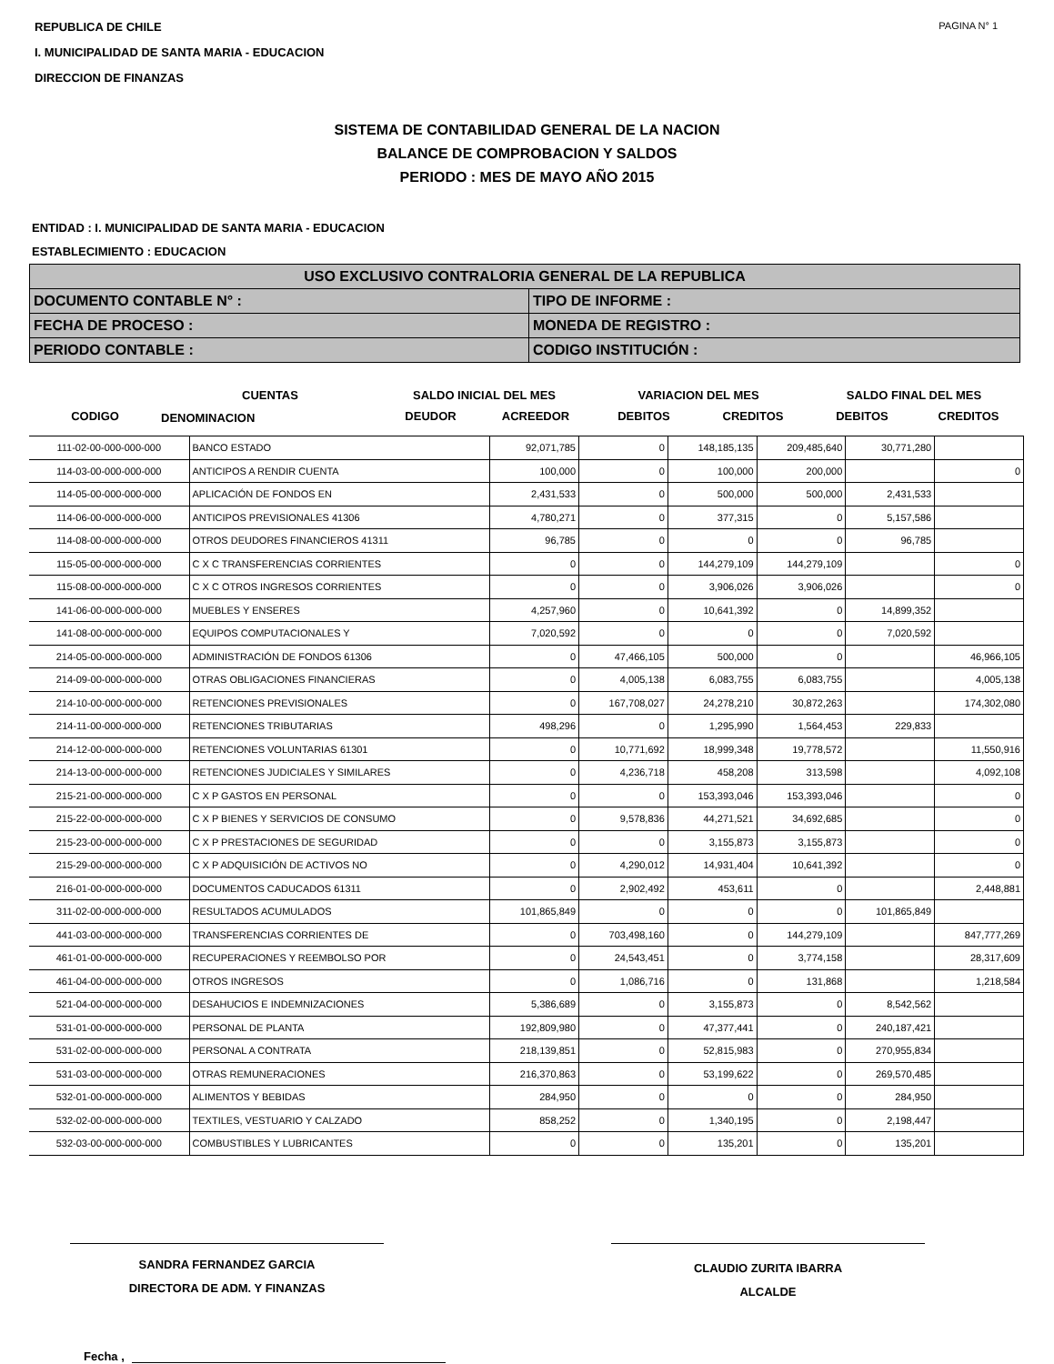REPUBLICA DE CHILE
I. MUNICIPALIDAD DE SANTA MARIA - EDUCACION
DIRECCION DE FINANZAS
PAGINA N° 1
SISTEMA DE CONTABILIDAD GENERAL DE LA NACION
BALANCE DE COMPROBACION Y SALDOS
PERIODO : MES DE MAYO AÑO 2015
ENTIDAD : I. MUNICIPALIDAD DE SANTA MARIA - EDUCACION
ESTABLECIMIENTO : EDUCACION
| USO EXCLUSIVO CONTRALORIA GENERAL DE LA REPUBLICA | |
| DOCUMENTO CONTABLE N° : | TIPO DE INFORME : |
| FECHA DE PROCESO : | MONEDA DE REGISTRO : |
| PERIODO CONTABLE : | CODIGO INSTITUCIÓN : |
CUENTAS
SALDO INICIAL DEL MES
VARIACION DEL MES
SALDO FINAL DEL MES
CODIGO
DENOMINACION
DEUDOR
ACREEDOR
DEBITOS
CREDITOS
DEBITOS
CREDITOS
| 111-02-00-000-000-000 | BANCO ESTADO | 92,071,785 | 0 | 148,185,135 | 209,485,640 | 30,771,280 | |
| 114-03-00-000-000-000 | ANTICIPOS A RENDIR CUENTA | 100,000 | 0 | 100,000 | 200,000 | | 0 |
| 114-05-00-000-000-000 | APLICACIÓN DE FONDOS EN | 2,431,533 | 0 | 500,000 | 500,000 | 2,431,533 | |
| 114-06-00-000-000-000 | ANTICIPOS PREVISIONALES 41306 | 4,780,271 | 0 | 377,315 | 0 | 5,157,586 | |
| 114-08-00-000-000-000 | OTROS DEUDORES FINANCIEROS 41311 | 96,785 | 0 | 0 | 0 | 96,785 | |
| 115-05-00-000-000-000 | C X C TRANSFERENCIAS CORRIENTES | 0 | 0 | 144,279,109 | 144,279,109 | | 0 |
| 115-08-00-000-000-000 | C X C OTROS INGRESOS CORRIENTES | 0 | 0 | 3,906,026 | 3,906,026 | | 0 |
| 141-06-00-000-000-000 | MUEBLES Y ENSERES | 4,257,960 | 0 | 10,641,392 | 0 | 14,899,352 | |
| 141-08-00-000-000-000 | EQUIPOS COMPUTACIONALES Y | 7,020,592 | 0 | 0 | 0 | 7,020,592 | |
| 214-05-00-000-000-000 | ADMINISTRACIÓN DE FONDOS 61306 | 0 | 47,466,105 | 500,000 | 0 | | 46,966,105 |
| 214-09-00-000-000-000 | OTRAS OBLIGACIONES FINANCIERAS | 0 | 4,005,138 | 6,083,755 | 6,083,755 | | 4,005,138 |
| 214-10-00-000-000-000 | RETENCIONES PREVISIONALES | 0 | 167,708,027 | 24,278,210 | 30,872,263 | | 174,302,080 |
| 214-11-00-000-000-000 | RETENCIONES TRIBUTARIAS | 498,296 | 0 | 1,295,990 | 1,564,453 | 229,833 | |
| 214-12-00-000-000-000 | RETENCIONES VOLUNTARIAS 61301 | 0 | 10,771,692 | 18,999,348 | 19,778,572 | | 11,550,916 |
| 214-13-00-000-000-000 | RETENCIONES JUDICIALES Y SIMILARES | 0 | 4,236,718 | 458,208 | 313,598 | | 4,092,108 |
| 215-21-00-000-000-000 | C X P GASTOS EN PERSONAL | 0 | 0 | 153,393,046 | 153,393,046 | | 0 |
| 215-22-00-000-000-000 | C X P BIENES Y SERVICIOS DE CONSUMO | 0 | 9,578,836 | 44,271,521 | 34,692,685 | | 0 |
| 215-23-00-000-000-000 | C X P PRESTACIONES DE SEGURIDAD | 0 | 0 | 3,155,873 | 3,155,873 | | 0 |
| 215-29-00-000-000-000 | C X P ADQUISICIÓN DE ACTIVOS NO | 0 | 4,290,012 | 14,931,404 | 10,641,392 | | 0 |
| 216-01-00-000-000-000 | DOCUMENTOS CADUCADOS 61311 | 0 | 2,902,492 | 453,611 | 0 | | 2,448,881 |
| 311-02-00-000-000-000 | RESULTADOS ACUMULADOS | 101,865,849 | 0 | 0 | 0 | 101,865,849 | |
| 441-03-00-000-000-000 | TRANSFERENCIAS CORRIENTES DE | 0 | 703,498,160 | 0 | 144,279,109 | | 847,777,269 |
| 461-01-00-000-000-000 | RECUPERACIONES Y REEMBOLSO POR | 0 | 24,543,451 | 0 | 3,774,158 | | 28,317,609 |
| 461-04-00-000-000-000 | OTROS INGRESOS | 0 | 1,086,716 | 0 | 131,868 | | 1,218,584 |
| 521-04-00-000-000-000 | DESAHUCIOS E INDEMNIZACIONES | 5,386,689 | 0 | 3,155,873 | 0 | 8,542,562 | |
| 531-01-00-000-000-000 | PERSONAL DE PLANTA | 192,809,980 | 0 | 47,377,441 | 0 | 240,187,421 | |
| 531-02-00-000-000-000 | PERSONAL A CONTRATA | 218,139,851 | 0 | 52,815,983 | 0 | 270,955,834 | |
| 531-03-00-000-000-000 | OTRAS REMUNERACIONES | 216,370,863 | 0 | 53,199,622 | 0 | 269,570,485 | |
| 532-01-00-000-000-000 | ALIMENTOS Y BEBIDAS | 284,950 | 0 | 0 | 0 | 284,950 | |
| 532-02-00-000-000-000 | TEXTILES, VESTUARIO Y CALZADO | 858,252 | 0 | 1,340,195 | 0 | 2,198,447 | |
| 532-03-00-000-000-000 | COMBUSTIBLES Y LUBRICANTES | 0 | 0 | 135,201 | 0 | 135,201 | |
SANDRA FERNANDEZ GARCIA
DIRECTORA DE ADM. Y FINANZAS
CLAUDIO ZURITA IBARRA
ALCALDE
Fecha ,